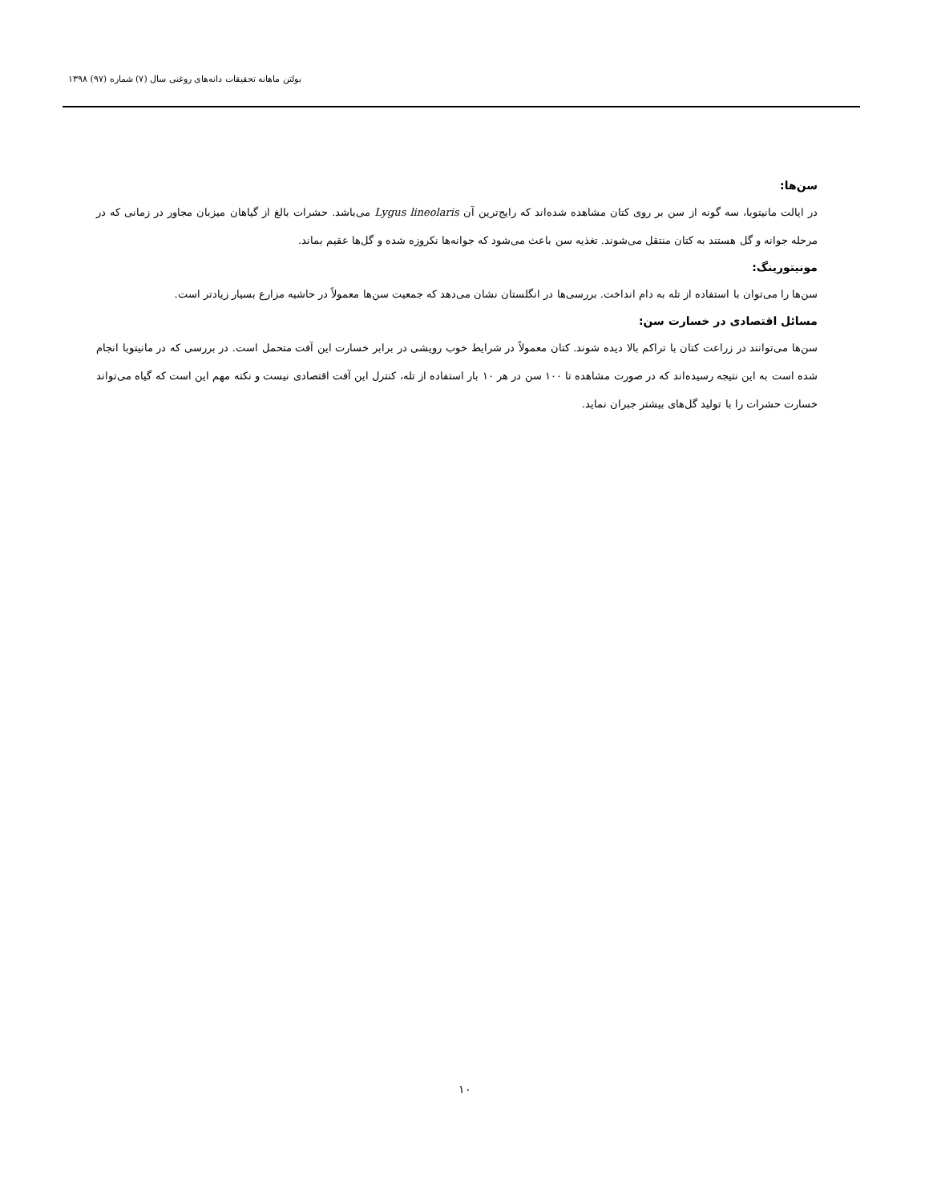بولتن ماهانه تحقیقات دانه‌های روغنی سال (۷) شماره (۹۷) ۱۳۹۸
سن‌ها:
در ایالت مانیتوبا، سه گونه از سن بر روی کتان مشاهده شده‌اند که رایج‌ترین آن Lygus lineolaris می‌باشد. حشرات بالغ از گیاهان میزبان مجاور در زمانی که در مرحله جوانه و گل هستند به کتان منتقل می‌شوند. تغذیه سن باعث می‌شود که جوانه‌ها نکروزه شده و گل‌ها عقیم بماند.
مونیتورینگ:
سن‌ها را می‌توان با استفاده از تله به دام انداخت. بررسی‌ها در انگلستان نشان می‌دهد که جمعیت سن‌ها معمولاً در حاشیه مزارع بسیار زیادتر است.
مسائل اقتصادی در خسارت سن:
سن‌ها می‌توانند در زراعت کتان با تراکم بالا دیده شوند. کتان معمولاً در شرایط خوب رویشی در برابر خسارت این آفت متحمل است. در بررسی که در مانیتوبا انجام شده است به این نتیجه رسیده‌اند که در صورت مشاهده تا ۱۰۰ سن در هر ۱۰ بار استفاده از تله، کنترل این آفت اقتصادی نیست و نکته مهم این است که گیاه می‌تواند خسارت حشرات را با تولید گل‌های بیشتر جبران نماید.
۱۰